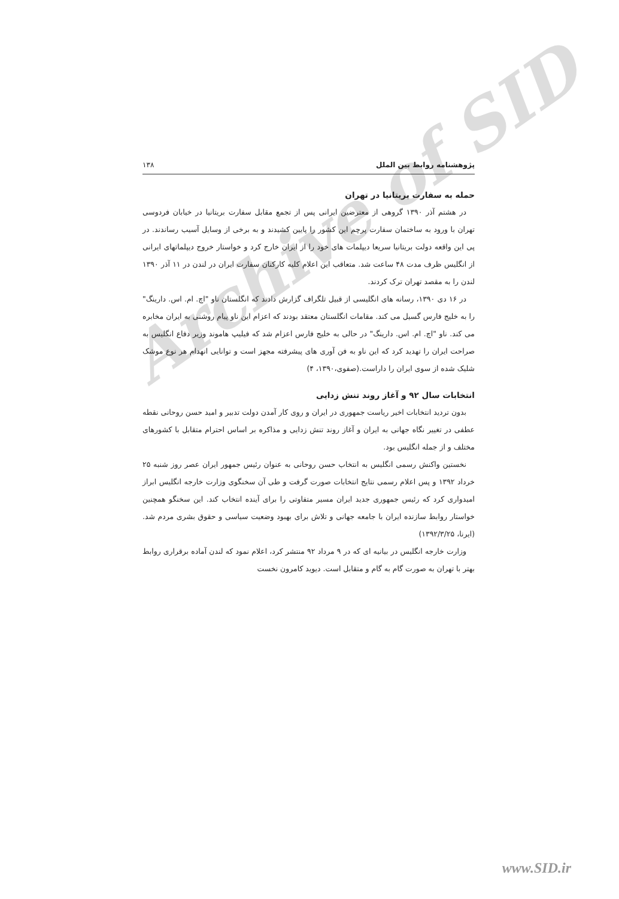Archive of SID
پژوهشنامه روابط بین الملل ۱۳۸
حمله به سفارت بریتانیا در تهران
در هشتم آذر ۱۳۹۰ گروهی از معترضین ایرانی پس از تجمع مقابل سفارت بریتانیا در خیابان فردوسی تهران با ورود به ساختمان سفارت پرچم این کشور را پایین کشیدند و به برخی از وسایل آسیب رساندند. در پی این واقعه دولت بریتانیا سریعا دیپلمات های خود را از ایران خارج کرد و خواستار خروج دیپلماتهای ایرانی از انگلیس ظرف مدت ۴۸ ساعت شد. متعاقب این اعلام کلیه کارکنان سفارت ایران در لندن در ۱۱ آذر ۱۳۹۰ لندن را به مقصد تهران ترک کردند.
در ۱۶ دی ۱۳۹۰، رسانه های انگلیسی از قبیل تلگراف گزارش دادند که انگلستان ناو "اچ. ام. اس. دارینگ" را به خلیج فارس گسیل می کند. مقامات انگلستان معتقد بودند که اعزام این ناو پیام روشنی به ایران مخابره می کند. ناو "اچ. ام. اس. دارینگ" در حالی به خلیج فارس اعزام شد که فیلیپ هاموند وزیر دفاع انگلیس به صراحت ایران را تهدید کرد که این ناو به فن آوری های پیشرفته مجهز است و توانایی انهدام هر نوع موشک شلیک شده از سوی ایران را داراست.(صفوی،۱۳۹۰، ۴)
انتخابات سال ۹۲ و آغاز روند تنش زدایی
بدون تردید انتخابات اخیر ریاست جمهوری در ایران و روی کار آمدن دولت تدبیر و امید حسن روحانی نقطه عطفی در تغییر نگاه جهانی به ایران و آغاز روند تنش زدایی و مذاکره بر اساس احترام متقابل با کشورهای مختلف و از جمله انگلیس بود.
نخستین واکنش رسمی انگلیس به انتخاب حسن روحانی به عنوان رئیس جمهور ایران عصر روز شنبه ۲۵ خرداد ۱۳۹۲ و پس اعلام رسمی نتایج انتخابات صورت گرفت و طی آن سخنگوی وزارت خارجه انگلیس ابراز امیدواری کرد که رئیس جمهوری جدید ایران مسیر متفاوتی را برای آینده انتخاب کند. این سخنگو همچنین خواستار روابط سازنده ایران با جامعه جهانی و تلاش برای بهبود وضعیت سیاسی و حقوق بشری مردم شد.(ایرنا، ۱۳۹۲/۳/۲۵)
وزارت خارجه انگلیس در بیانیه ای که در ۹ مرداد ۹۲ منتشر کرد، اعلام نمود که لندن آماده برقراری روابط بهتر با تهران به صورت گام به گام و متقابل است. دیوید کامرون نخست
www.SID.ir